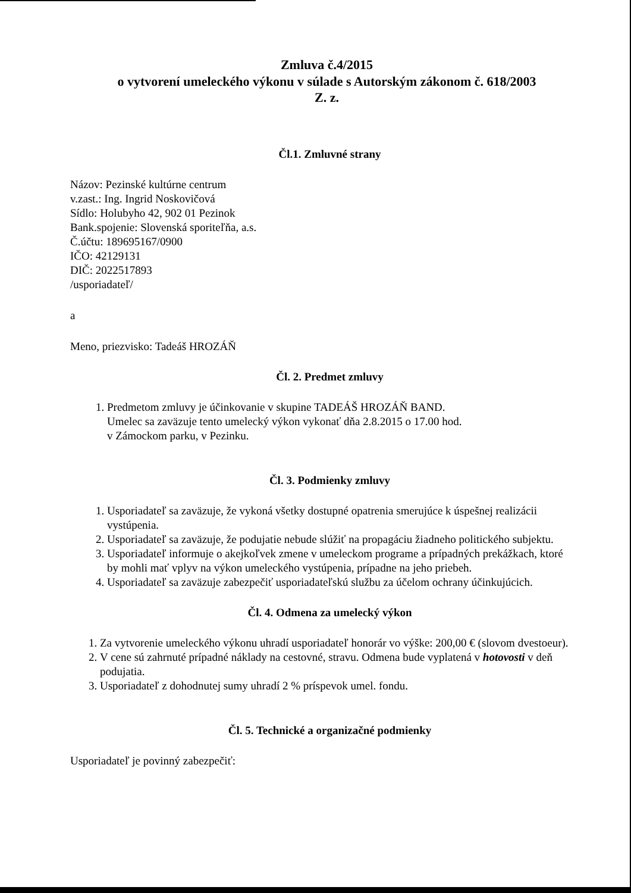Zmluva č.4/2015
o vytvorení umeleckého výkonu v súlade s Autorským zákonom č. 618/2003
Z. z.
Čl.1. Zmluvné strany
Názov: Pezinské kultúrne centrum
v.zast.: Ing. Ingrid Noskovičová
Sídlo: Holubyho 42, 902 01 Pezinok
Bank.spojenie: Slovenská sporiteľňa, a.s.
Č.účtu: 189695167/0900
IČO: 42129131
DIČ: 2022517893
/usporiadateľ/
a
Meno, priezvisko: Tadeáš HROZÁŇ
Čl. 2. Predmet zmluvy
1. Predmetom zmluvy je účinkovanie v skupine TADEÁŠ HROZÁŇ BAND.
Umelec sa zaväzuje tento umelecký výkon vykonať dňa 2.8.2015 o 17.00 hod.
v Zámockom parku, v Pezinku.
Čl. 3. Podmienky zmluvy
1. Usporiadateľ sa zaväzuje, že vykoná všetky dostupné opatrenia smerujúce k úspešnej realizácii vystúpenia.
2. Usporiadateľ sa zaväzuje, že podujatie nebude slúžiť na propagáciu žiadneho politického subjektu.
3. Usporiadateľ informuje o akejkoľvek zmene v umeleckom programe a prípadných prekážkach, ktoré by mohli mať vplyv na výkon umeleckého vystúpenia, prípadne na jeho priebeh.
4. Usporiadateľ sa zaväzuje zabezpečiť usporiadateľskú službu za účelom ochrany účinkujúcich.
Čl. 4. Odmena za umelecký výkon
1. Za vytvorenie umeleckého výkonu uhradí usporiadateľ honorár vo výške: 200,00 € (slovom dvestoeur).
2. V cene sú zahrnuté prípadné náklady na cestovné, stravu. Odmena bude vyplatená v hotovosti v deň podujatia.
3. Usporiadateľ z dohodnutej sumy uhradí 2 % príspevok umel. fondu.
Čl. 5. Technické a organizačné podmienky
Usporiadateľ je povinný zabezpečiť: